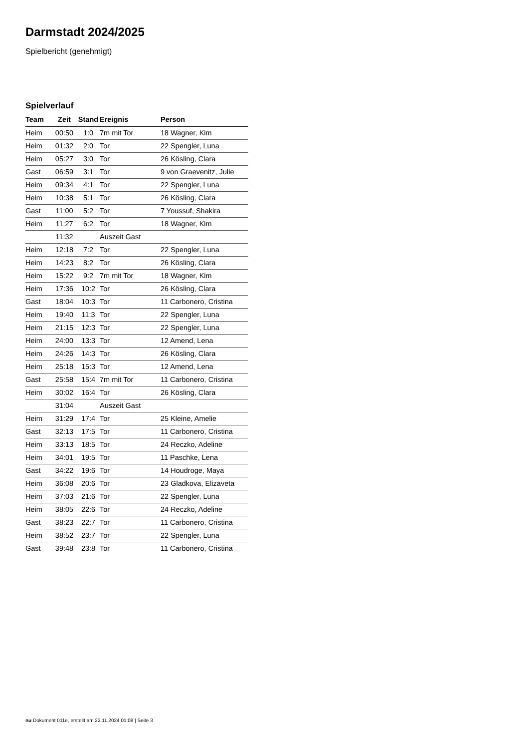Darmstadt 2024/2025
Spielbericht (genehmigt)
Spielverlauf
| Team | Zeit | Stand | Ereignis | Person |
| --- | --- | --- | --- | --- |
| Heim | 00:50 | 1:0 | 7m mit Tor | 18 Wagner, Kim |
| Heim | 01:32 | 2:0 | Tor | 22 Spengler, Luna |
| Heim | 05:27 | 3:0 | Tor | 26 Kösling, Clara |
| Gast | 06:59 | 3:1 | Tor | 9 von Graevenitz, Julie |
| Heim | 09:34 | 4:1 | Tor | 22 Spengler, Luna |
| Heim | 10:38 | 5:1 | Tor | 26 Kösling, Clara |
| Gast | 11:00 | 5:2 | Tor | 7 Youssuf, Shakira |
| Heim | 11:27 | 6:2 | Tor | 18 Wagner, Kim |
| | 11:32 | | Auszeit Gast | |
| Heim | 12:18 | 7:2 | Tor | 22 Spengler, Luna |
| Heim | 14:23 | 8:2 | Tor | 26 Kösling, Clara |
| Heim | 15:22 | 9:2 | 7m mit Tor | 18 Wagner, Kim |
| Heim | 17:36 | 10:2 | Tor | 26 Kösling, Clara |
| Gast | 18:04 | 10:3 | Tor | 11 Carbonero, Cristina |
| Heim | 19:40 | 11:3 | Tor | 22 Spengler, Luna |
| Heim | 21:15 | 12:3 | Tor | 22 Spengler, Luna |
| Heim | 24:00 | 13:3 | Tor | 12 Amend, Lena |
| Heim | 24:26 | 14:3 | Tor | 26 Kösling, Clara |
| Heim | 25:18 | 15:3 | Tor | 12 Amend, Lena |
| Gast | 25:58 | 15:4 | 7m mit Tor | 11 Carbonero, Cristina |
| Heim | 30:02 | 16:4 | Tor | 26 Kösling, Clara |
| | 31:04 | | Auszeit Gast | |
| Heim | 31:29 | 17:4 | Tor | 25 Kleine, Amelie |
| Gast | 32:13 | 17:5 | Tor | 11 Carbonero, Cristina |
| Heim | 33:13 | 18:5 | Tor | 24 Reczko, Adeline |
| Heim | 34:01 | 19:5 | Tor | 11 Paschke, Lena |
| Gast | 34:22 | 19:6 | Tor | 14 Houdroge, Maya |
| Heim | 36:08 | 20:6 | Tor | 23 Gladkova, Elizaveta |
| Heim | 37:03 | 21:6 | Tor | 22 Spengler, Luna |
| Heim | 38:05 | 22:6 | Tor | 24 Reczko, Adeline |
| Gast | 38:23 | 22:7 | Tor | 11 Carbonero, Cristina |
| Heim | 38:52 | 23:7 | Tor | 22 Spengler, Luna |
| Gast | 39:48 | 23:8 | Tor | 11 Carbonero, Cristina |
nu.Dokument 011e, erstellt am 22.11.2024 01:08 | Seite 3